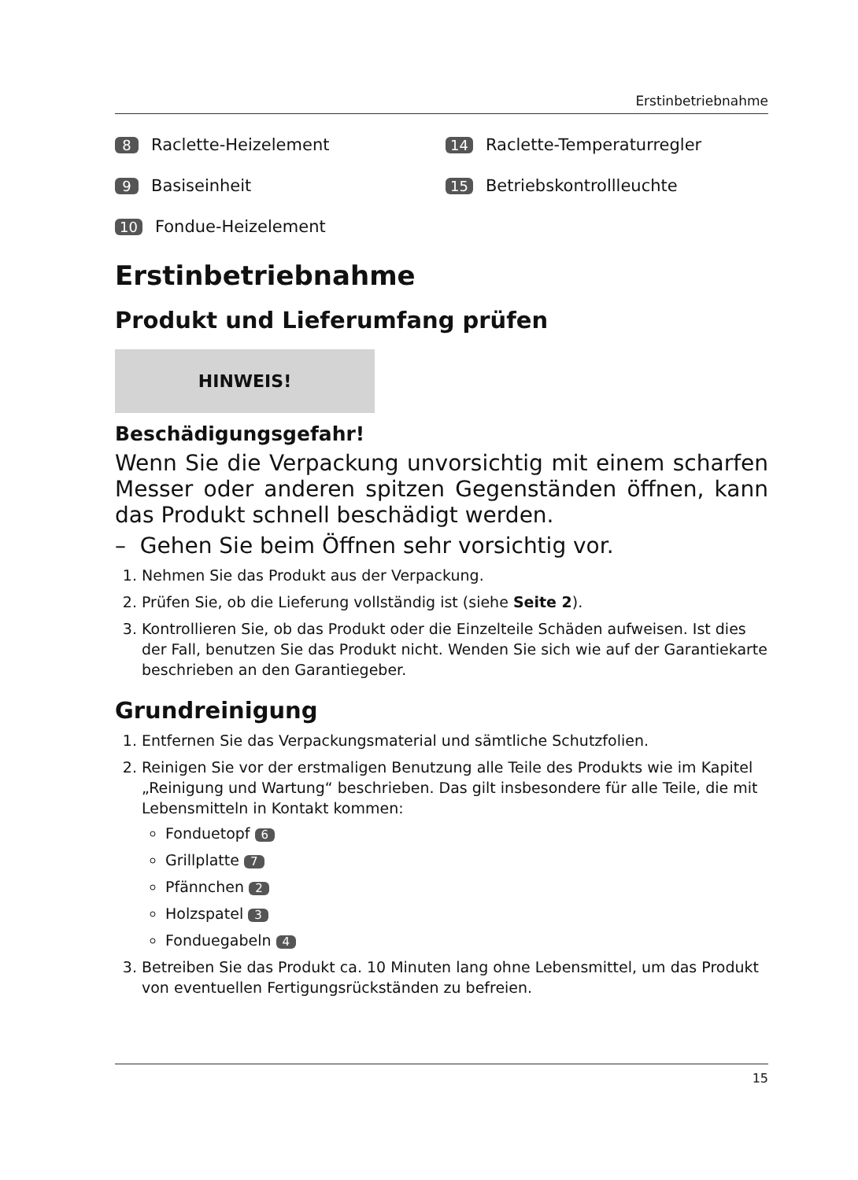Erstinbetriebnahme
8 Raclette-Heizelement
14 Raclette-Temperaturregler
9 Basiseinheit
15 Betriebskontrollleuchte
10 Fondue-Heizelement
Erstinbetriebnahme
Produkt und Lieferumfang prüfen
HINWEIS!
Beschädigungsgefahr!
Wenn Sie die Verpackung unvorsichtig mit einem scharfen Messer oder anderen spitzen Gegenständen öffnen, kann das Produkt schnell beschädigt werden.
– Gehen Sie beim Öffnen sehr vorsichtig vor.
1. Nehmen Sie das Produkt aus der Verpackung.
2. Prüfen Sie, ob die Lieferung vollständig ist (siehe Seite 2).
3. Kontrollieren Sie, ob das Produkt oder die Einzelteile Schäden aufweisen. Ist dies der Fall, benutzen Sie das Produkt nicht. Wenden Sie sich wie auf der Garantiekarte beschrieben an den Garantiegeber.
Grundreinigung
1. Entfernen Sie das Verpackungsmaterial und sämtliche Schutzfolien.
2. Reinigen Sie vor der erstmaligen Benutzung alle Teile des Produkts wie im Kapitel „Reinigung und Wartung“ beschrieben. Das gilt insbesondere für alle Teile, die mit Lebensmitteln in Kontakt kommen:
Fonduetopf 6
Grillplatte 7
Pfännchen 2
Holzspatel 3
Fonduegabeln 4
3. Betreiben Sie das Produkt ca. 10 Minuten lang ohne Lebensmittel, um das Produkt von eventuellen Fertigungsrückständen zu befreien.
15